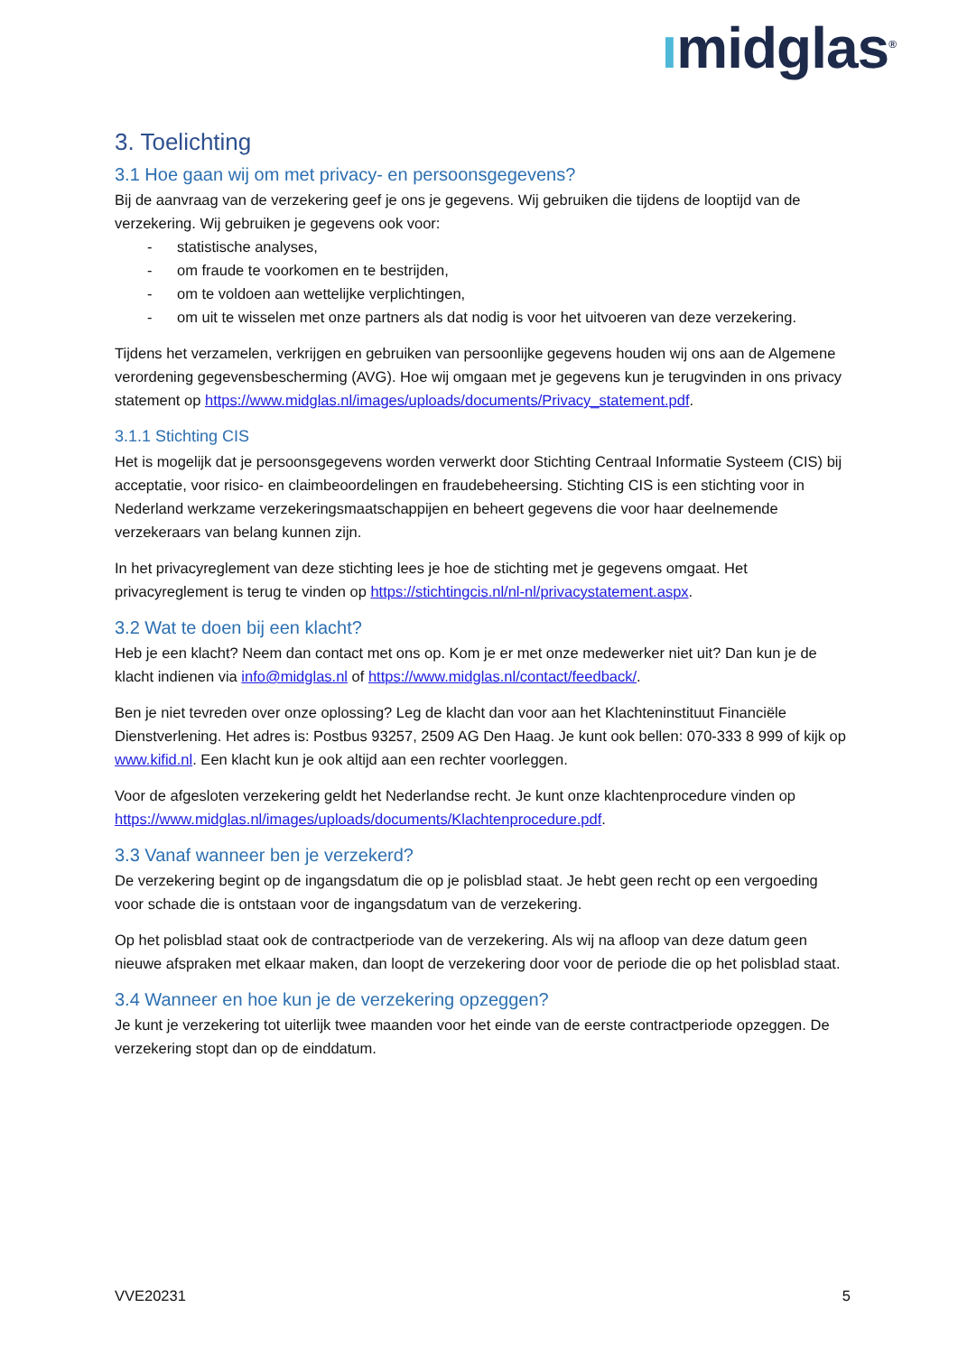ımidglas<sup>®</sup>
3. Toelichting
3.1 Hoe gaan wij om met privacy- en persoonsgegevens?
Bij de aanvraag van de verzekering geef je ons je gegevens. Wij gebruiken die tijdens de looptijd van de verzekering. Wij gebruiken je gegevens ook voor:
- statistische analyses,
- om fraude te voorkomen en te bestrijden,
- om te voldoen aan wettelijke verplichtingen,
- om uit te wisselen met onze partners als dat nodig is voor het uitvoeren van deze verzekering.
Tijdens het verzamelen, verkrijgen en gebruiken van persoonlijke gegevens houden wij ons aan de Algemene verordening gegevensbescherming (AVG). Hoe wij omgaan met je gegevens kun je terugvinden in ons privacy statement op https://www.midglas.nl/images/uploads/documents/Privacy_statement.pdf.
3.1.1 Stichting CIS
Het is mogelijk dat je persoonsgegevens worden verwerkt door Stichting Centraal Informatie Systeem (CIS) bij acceptatie, voor risico- en claimbeoordelingen en fraudebeheersing. Stichting CIS is een stichting voor in Nederland werkzame verzekeringsmaatschappijen en beheert gegevens die voor haar deelnemende verzekeraars van belang kunnen zijn.
In het privacyreglement van deze stichting lees je hoe de stichting met je gegevens omgaat. Het privacyreglement is terug te vinden op https://stichtingcis.nl/nl-nl/privacystatement.aspx.
3.2 Wat te doen bij een klacht?
Heb je een klacht? Neem dan contact met ons op. Kom je er met onze medewerker niet uit? Dan kun je de klacht indienen via info@midglas.nl of https://www.midglas.nl/contact/feedback/.
Ben je niet tevreden over onze oplossing? Leg de klacht dan voor aan het Klachteninstituut Financiële Dienstverlening. Het adres is: Postbus 93257, 2509 AG Den Haag. Je kunt ook bellen: 070-333 8 999 of kijk op www.kifid.nl. Een klacht kun je ook altijd aan een rechter voorleggen.
Voor de afgesloten verzekering geldt het Nederlandse recht. Je kunt onze klachtenprocedure vinden op https://www.midglas.nl/images/uploads/documents/Klachtenprocedure.pdf.
3.3 Vanaf wanneer ben je verzekerd?
De verzekering begint op de ingangsdatum die op je polisblad staat. Je hebt geen recht op een vergoeding voor schade die is ontstaan voor de ingangsdatum van de verzekering.
Op het polisblad staat ook de contractperiode van de verzekering. Als wij na afloop van deze datum geen nieuwe afspraken met elkaar maken, dan loopt de verzekering door voor de periode die op het polisblad staat.
3.4 Wanneer en hoe kun je de verzekering opzeggen?
Je kunt je verzekering tot uiterlijk twee maanden voor het einde van de eerste contractperiode opzeggen. De verzekering stopt dan op de einddatum.
VVE20231 5